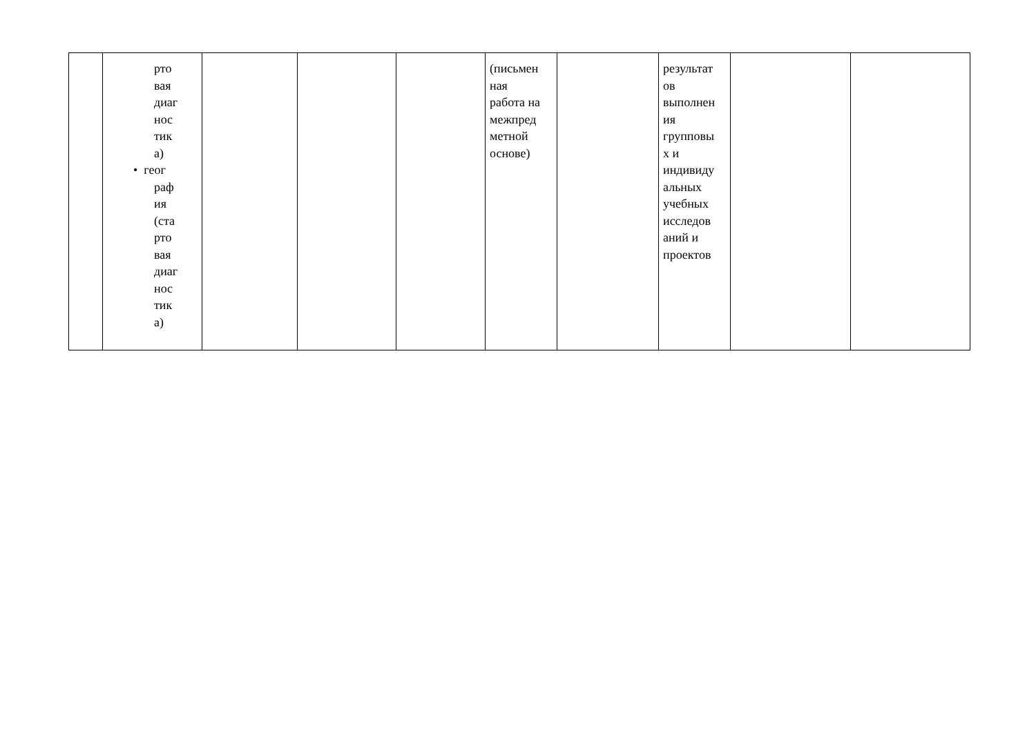| | рто вая диаг нос тик а) • геог раф ия (ста рто вая диаг нос тик а) | | | | (письмен ная работа на межпред метной основе) | | результат ов выполнен ия групповы х и индивиду альных учебных исследов аний и проектов | | |